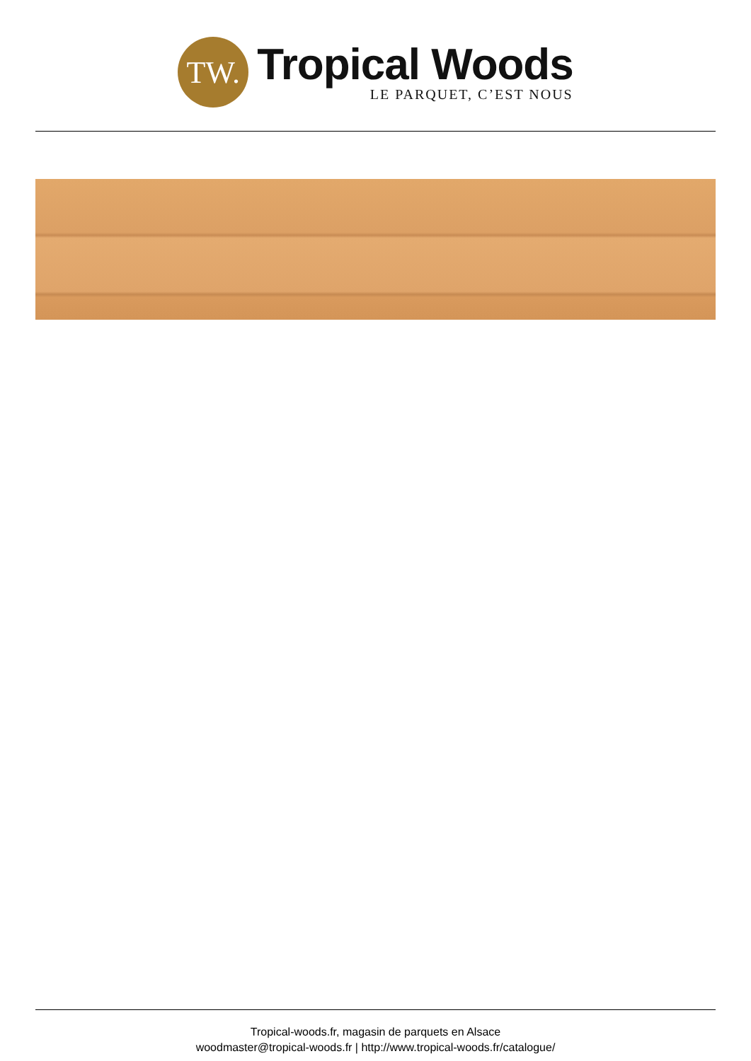TW.
Tropical Woods
LE PARQUET, C’EST NOUS
Tropical-woods.fr, magasin de parquets en Alsace
woodmaster@tropical-woods.fr | http://www.tropical-woods.fr/catalogue/